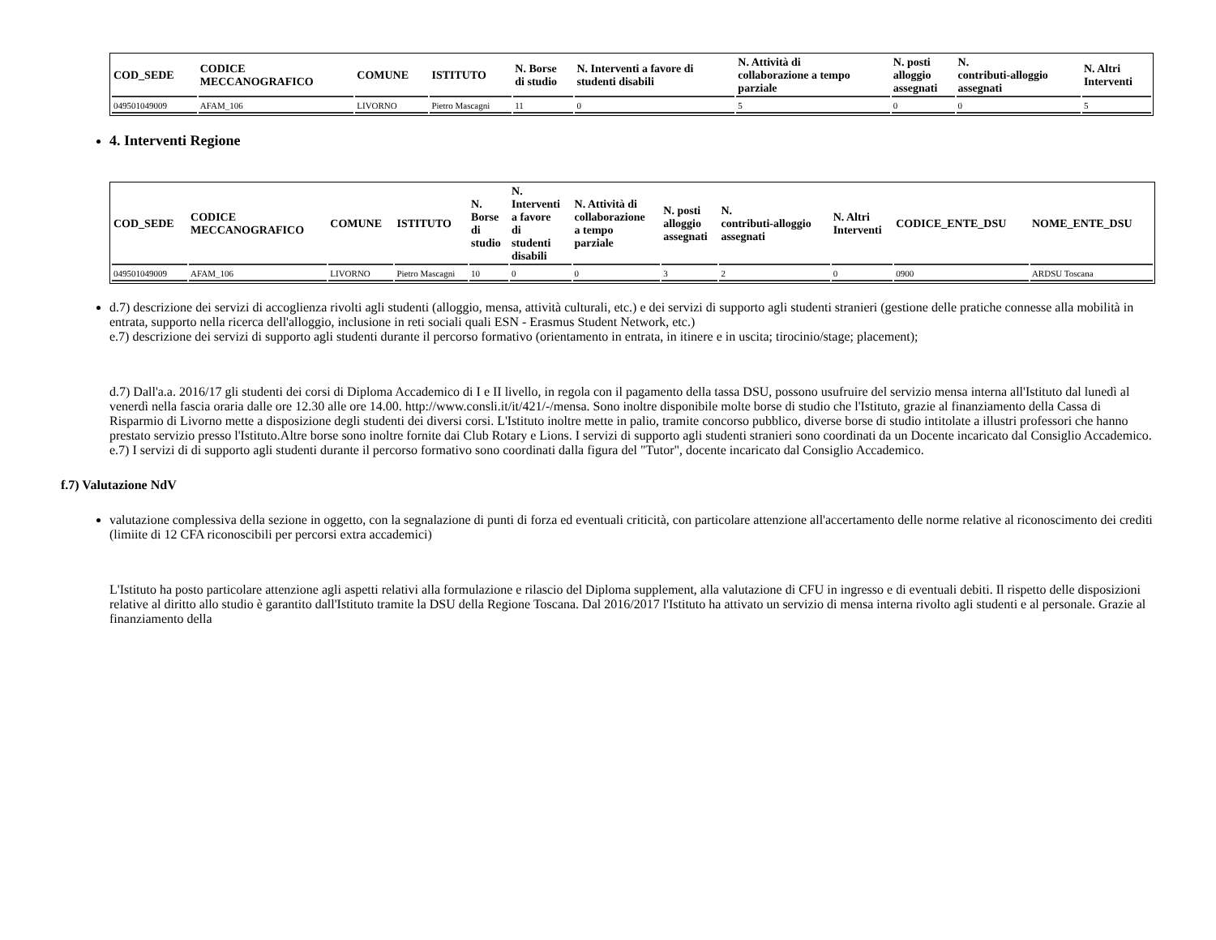| COD_SEDE | CODICE MECCANOGRAFICO | COMUNE | ISTITUTO | N. Borse di studio | N. Interventi a favore di studenti disabili | N. Attività di collaborazione a tempo parziale | N. posti alloggio assegnati | N. contributi-alloggio assegnati | N. Altri Interventi |
| --- | --- | --- | --- | --- | --- | --- | --- | --- | --- |
| 049501049009 | AFAM_106 | LIVORNO | Pietro Mascagni | 11 | 0 | 5 | 0 | 0 | 5 |
4. Interventi Regione
| COD_SEDE | CODICE MECCANOGRAFICO | COMUNE | ISTITUTO | N. Borse di studio | N. Interventi a favore di studenti disabili | N. Attività di collaborazione a tempo parziale | N. posti alloggio assegnati | N. contributi-alloggio assegnati | N. Altri Interventi | CODICE_ENTE_DSU | NOME_ENTE_DSU |
| --- | --- | --- | --- | --- | --- | --- | --- | --- | --- | --- | --- |
| 049501049009 | AFAM_106 | LIVORNO | Pietro Mascagni | 10 | 0 | 0 | 3 | 2 | 0 | 0900 | ARDSU Toscana |
d.7) descrizione dei servizi di accoglienza rivolti agli studenti (alloggio, mensa, attività culturali, etc.) e dei servizi di supporto agli studenti stranieri (gestione delle pratiche connesse alla mobilità in entrata, supporto nella ricerca dell'alloggio, inclusione in reti sociali quali ESN - Erasmus Student Network, etc.)
e.7) descrizione dei servizi di supporto agli studenti durante il percorso formativo (orientamento in entrata, in itinere e in uscita; tirocinio/stage; placement);
d.7) Dall'a.a. 2016/17 gli studenti dei corsi di Diploma Accademico di I e II livello, in regola con il pagamento della tassa DSU, possono usufruire del servizio mensa interna all'Istituto dal lunedì al venerdì nella fascia oraria dalle ore 12.30 alle ore 14.00. http://www.consli.it/it/421/-/mensa. Sono inoltre disponibile molte borse di studio che l'Istituto, grazie al finanziamento della Cassa di Risparmio di Livorno mette a disposizione degli studenti dei diversi corsi. L'Istituto inoltre mette in palio, tramite concorso pubblico, diverse borse di studio intitolate a illustri professori che hanno prestato servizio presso l'Istituto.Altre borse sono inoltre fornite dai Club Rotary e Lions. I servizi di supporto agli studenti stranieri sono coordinati da un Docente incaricato dal Consiglio Accademico. e.7) I servizi di di supporto agli studenti durante il percorso formativo sono coordinati dalla figura del "Tutor", docente incaricato dal Consiglio Accademico.
f.7) Valutazione NdV
valutazione complessiva della sezione in oggetto, con la segnalazione di punti di forza ed eventuali criticità, con particolare attenzione all'accertamento delle norme relative al riconoscimento dei crediti (limiite di 12 CFA riconoscibili per percorsi extra accademici)
L'Istituto ha posto particolare attenzione agli aspetti relativi alla formulazione e rilascio del Diploma supplement, alla valutazione di CFU in ingresso e di eventuali debiti. Il rispetto delle disposizioni relative al diritto allo studio è garantito dall'Istituto tramite la DSU della Regione Toscana. Dal 2016/2017 l'Istituto ha attivato un servizio di mensa interna rivolto agli studenti e al personale. Grazie al finanziamento della